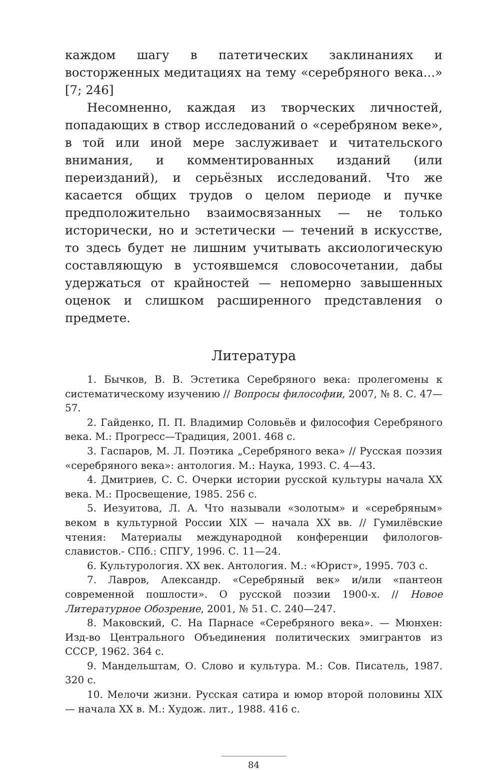каждом шагу в патетических заклинаниях и восторженных медитациях на тему «серебряного века...» [7; 246]
Несомненно, каждая из творческих личностей, попадающих в створ исследований о «серебряном веке», в той или иной мере заслуживает и читательского внимания, и комментированных изданий (или переизданий), и серьёзных исследований. Что же касается общих трудов о целом периоде и пучке предположительно взаимосвязанных — не только исторически, но и эстетически — течений в искусстве, то здесь будет не лишним учитывать аксиологическую составляющую в устоявшемся словосочетании, дабы удержаться от крайностей — непомерно завышенных оценок и слишком расширенного представления о предмете.
Литература
1. Бычков, В. В. Эстетика Серебряного века: пролегомены к систематическому изучению // Вопросы философии, 2007, № 8. С. 47—57.
2. Гайденко, П. П. Владимир Соловьёв и философия Серебряного века. М.: Прогресс—Традиция, 2001. 468 с.
3. Гаспаров, М. Л. Поэтика „Серебряного века» // Русская поэзия «серебряного века»: антология. М.: Наука, 1993. С. 4—43.
4. Дмитриев, С. С. Очерки истории русской культуры начала XX века. М.: Просвещение, 1985. 256 с.
5. Иезуитова, Л. А. Что называли «золотым» и «серебряным» веком в культурной России XIX — начала XX вв. // Гумилёвские чтения: Материалы международной конференции филологов-славистов.- СПб.: СПГУ, 1996. С. 11—24.
6. Культурология. XX век. Антология. М.: «Юрист», 1995. 703 с.
7. Лавров, Александр. «Серебряный век» и/или «пантеон современной пошлости». О русской поэзии 1900-х. // Новое Литературное Обозрение, 2001, № 51. С. 240—247.
8. Маковский, С. На Парнасе «Серебряного века». — Мюнхен: Изд-во Центрального Объединения политических эмигрантов из СССР, 1962. 364 с.
9. Мандельштам, О. Слово и культура. М.: Сов. Писатель, 1987. 320 с.
10. Мелочи жизни. Русская сатира и юмор второй половины XIX — начала XX в. М.: Худож. лит., 1988. 416 с.
84